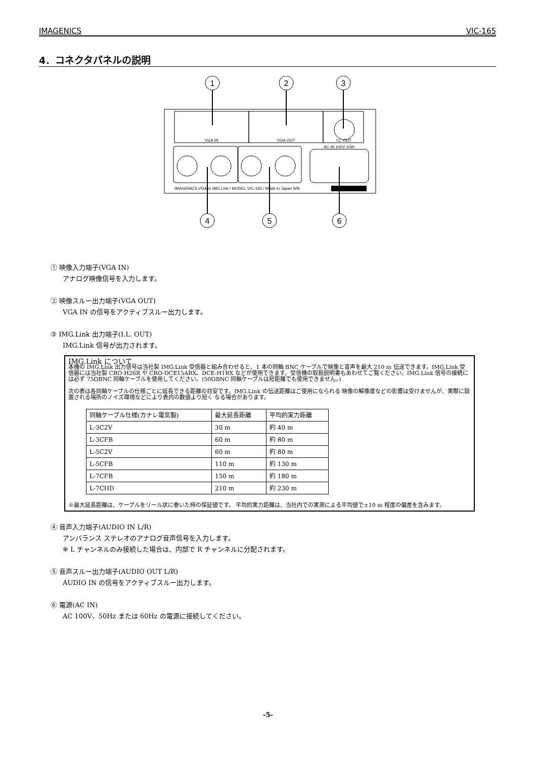IMAGENICS VIC-165
4．コネクタパネルの説明
VGA IN
VGA OUT
I.L. OUT
AC IN 100V 10W
IMAGENICS VGA to IMG.Link / MODEL VIC-165 / Made in Japan S/N
1
2
3
4
5
6
① 映像入力端子(VGA IN)
アナログ映像信号を入力します。
② 映像スルー出力端子(VGA OUT)
VGA IN の信号をアクティブスルー出力します。
③ IMG.Link 出力端子(I.L. OUT)
IMG.Link 信号が出力されます。
IMG.Link について
本機の IMG.Link 出力信号は当社製 IMG.Link 受信器と組み合わせると、1 本の同軸 BNC ケーブルで映像と音声を最大 210 m 伝送できます。IMG.Link 受信器には当社製 CRO-H26R や CRO-DCE15ARX、DCE-H1RX などが使用できます。受信機の取扱説明書もあわせてご覧ください。IMG.Link 信号の接続には必ず 75ΩBNC 同軸ケーブルを使用してください。(50ΩBNC 同軸ケーブルは短距離でも使用できません。)
次の表は各同軸ケーブルの仕様ごとに延長できる距離の目安です。IMG.Link の伝送距離はご使用になられる 映像の解像度などの影響は受けませんが、実際に設置される場所のノイズ環境などにより表内の数値より短く なる場合があります。
| 同軸ケーブル仕様(カナレ電気製) | 最大延長距離 | 平均的実力距離 |
| L-3C2V | 30 m | 約 40 m |
| L-3CFB | 60 m | 約 80 m |
| L-5C2V | 60 m | 約 80 m |
| L-5CFB | 110 m | 約 130 m |
| L-7CFB | 150 m | 約 180 m |
| L-7CHD | 210 m | 約 230 m |
※最大延長距離は、ケーブルをリール状に巻いた時の保証値です。 平均的実力距離は、当社内での実測による平均値で±10 m 程度の偏差を含みます。
④ 音声入力端子(AUDIO IN L/R)
アンバランス ステレオのアナログ音声信号を入力します。
※ L チャンネルのみ接続した場合は、内部で R チャンネルに分配されます。
⑤ 音声スルー出力端子(AUDIO OUT L/R)
AUDIO IN の信号をアクティブスルー出力します。
⑥ 電源(AC IN)
AC 100V、50Hz または 60Hz の電源に接続してください。
-5-